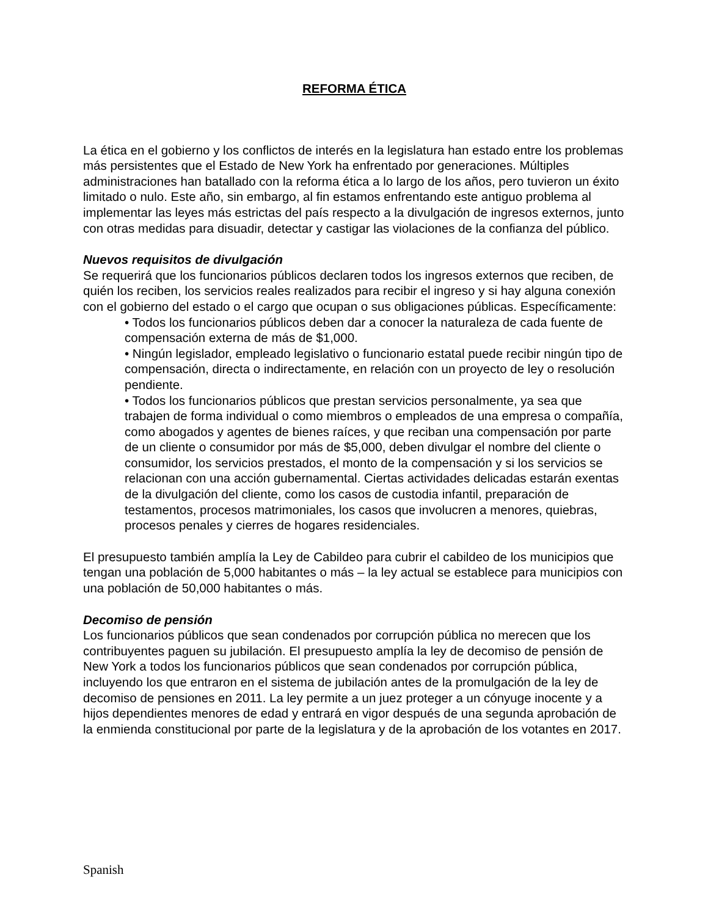REFORMA ÉTICA
La ética en el gobierno y los conflictos de interés en la legislatura han estado entre los problemas más persistentes que el Estado de New York ha enfrentado por generaciones. Múltiples administraciones han batallado con la reforma ética a lo largo de los años, pero tuvieron un éxito limitado o nulo. Este año, sin embargo, al fin estamos enfrentando este antiguo problema al implementar las leyes más estrictas del país respecto a la divulgación de ingresos externos, junto con otras medidas para disuadir, detectar y castigar las violaciones de la confianza del público.
Nuevos requisitos de divulgación
Se requerirá que los funcionarios públicos declaren todos los ingresos externos que reciben, de quién los reciben, los servicios reales realizados para recibir el ingreso y si hay alguna conexión con el gobierno del estado o el cargo que ocupan o sus obligaciones públicas. Específicamente:
• Todos los funcionarios públicos deben dar a conocer la naturaleza de cada fuente de compensación externa de más de $1,000.
• Ningún legislador, empleado legislativo o funcionario estatal puede recibir ningún tipo de compensación, directa o indirectamente, en relación con un proyecto de ley o resolución pendiente.
• Todos los funcionarios públicos que prestan servicios personalmente, ya sea que trabajen de forma individual o como miembros o empleados de una empresa o compañía, como abogados y agentes de bienes raíces, y que reciban una compensación por parte de un cliente o consumidor por más de $5,000, deben divulgar el nombre del cliente o consumidor, los servicios prestados, el monto de la compensación y si los servicios se relacionan con una acción gubernamental. Ciertas actividades delicadas estarán exentas de la divulgación del cliente, como los casos de custodia infantil, preparación de testamentos, procesos matrimoniales, los casos que involucren a menores, quiebras, procesos penales y cierres de hogares residenciales.
El presupuesto también amplía la Ley de Cabildeo para cubrir el cabildeo de los municipios que tengan una población de 5,000 habitantes o más – la ley actual se establece para municipios con una población de 50,000 habitantes o más.
Decomiso de pensión
Los funcionarios públicos que sean condenados por corrupción pública no merecen que los contribuyentes paguen su jubilación. El presupuesto amplía la ley de decomiso de pensión de New York a todos los funcionarios públicos que sean condenados por corrupción pública, incluyendo los que entraron en el sistema de jubilación antes de la promulgación de la ley de decomiso de pensiones en 2011. La ley permite a un juez proteger a un cónyuge inocente y a hijos dependientes menores de edad y entrará en vigor después de una segunda aprobación de la enmienda constitucional por parte de la legislatura y de la aprobación de los votantes en 2017.
Spanish